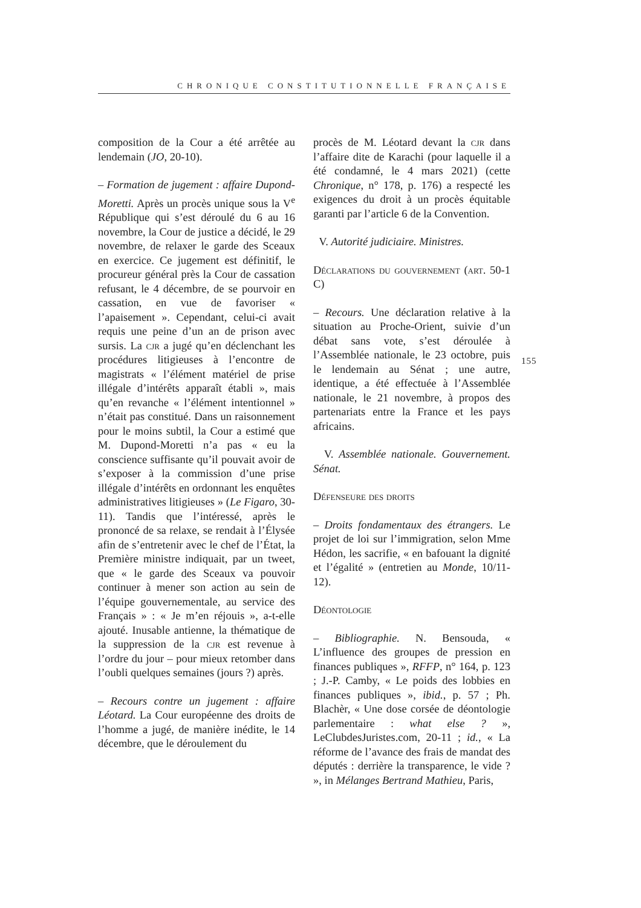CHRONIQUE CONSTITUTIONNELLE FRANÇAISE
composition de la Cour a été arrêtée au lendemain (JO, 20-10).
– Formation de jugement : affaire Dupond-Moretti. Après un procès unique sous la V<sup>e</sup> République qui s’est déroulé du 6 au 16 novembre, la Cour de justice a décidé, le 29 novembre, de relaxer le garde des Sceaux en exercice. Ce jugement est définitif, le procureur général près la Cour de cassation refusant, le 4 décembre, de se pourvoir en cassation, en vue de favoriser « l’apaisement ». Cependant, celui-ci avait requis une peine d’un an de prison avec sursis. La cjr a jugé qu’en déclenchant les procédures litigieuses à l’encontre de magistrats « l’élément matériel de prise illégale d’intérêts apparaît établi », mais qu’en revanche « l’élément intentionnel » n’était pas constitué. Dans un raisonnement pour le moins subtil, la Cour a estimé que M. Dupond-Moretti n’a pas « eu la conscience suffisante qu’il pouvait avoir de s’exposer à la commission d’une prise illégale d’intérêts en ordonnant les enquêtes administratives litigieuses » (Le Figaro, 30-11). Tandis que l’intéressé, après le prononcé de sa relaxe, se rendait à l’Élysée afin de s’entretenir avec le chef de l’État, la Première ministre indiquait, par un tweet, que « le garde des Sceaux va pouvoir continuer à mener son action au sein de l’équipe gouvernementale, au service des Français » : « Je m’en réjouis », a-t-elle ajouté. Inusable antienne, la thématique de la suppression de la cjr est revenue à l’ordre du jour – pour mieux retomber dans l’oubli quelques semaines (jours ?) après.
– Recours contre un jugement : affaire Léotard. La Cour européenne des droits de l’homme a jugé, de manière inédite, le 14 décembre, que le déroulement du
procès de M. Léotard devant la cjr dans l’affaire dite de Karachi (pour laquelle il a été condamné, le 4 mars 2021) (cette Chronique, n° 178, p. 176) a respecté les exigences du droit à un procès équitable garanti par l’article 6 de la Convention.
V. Autorité judiciaire. Ministres.
Déclarations du gouvernement (art. 50-1 C)
– Recours. Une déclaration relative à la situation au Proche-Orient, suivie d’un débat sans vote, s’est déroulée à l’Assemblée nationale, le 23 octobre, puis le lendemain au Sénat ; une autre, identique, a été effectuée à l’Assemblée nationale, le 21 novembre, à propos des partenariats entre la France et les pays africains.
V. Assemblée nationale. Gouvernement. Sénat.
Défenseure des droits
– Droits fondamentaux des étrangers. Le projet de loi sur l’immigration, selon Mme Hédon, les sacrifie, « en bafouant la dignité et l’égalité » (entretien au Monde, 10/11-12).
Déontologie
– Bibliographie. N. Bensouda, « L’influence des groupes de pression en finances publiques », RFFP, n° 164, p. 123 ; J.-P. Camby, « Le poids des lobbies en finances publiques », ibid., p. 57 ; Ph. Blachèr, « Une dose corsée de déontologie parlementaire : what else ? », LeClubdesJuristes.com, 20-11 ; id., « La réforme de l’avance des frais de mandat des députés : derrière la transparence, le vide ? », in Mélanges Bertrand Mathieu, Paris,
155